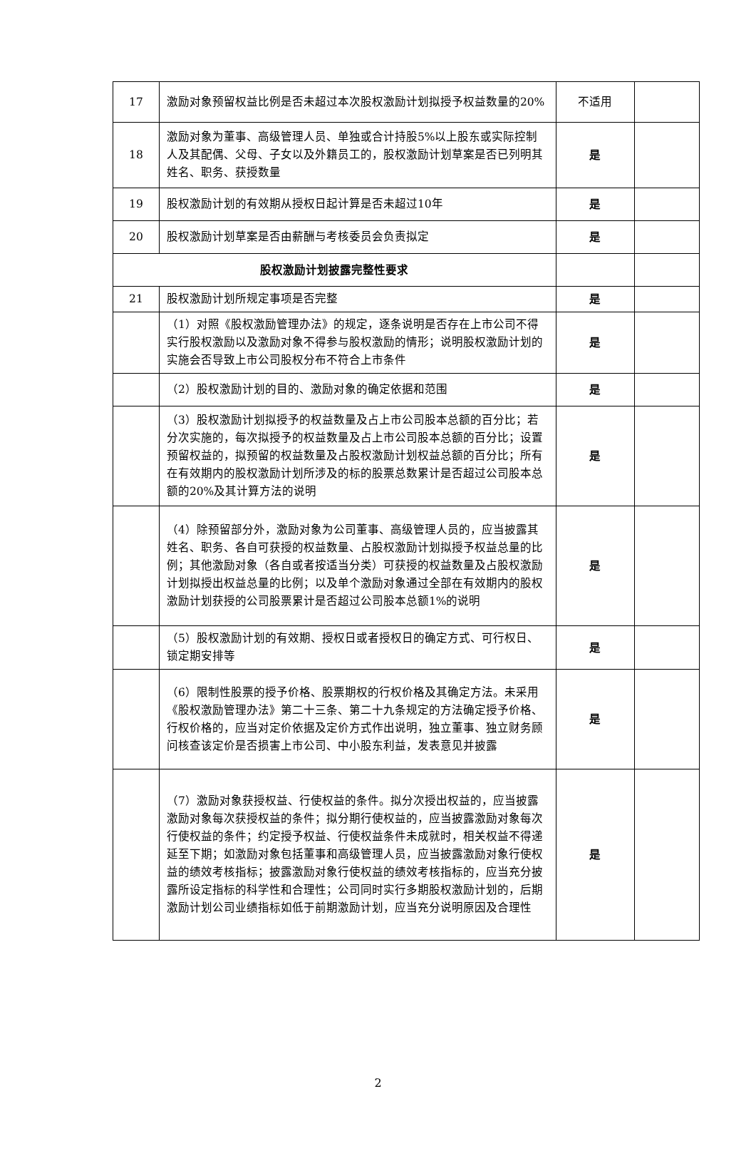| 17 | 激励对象预留权益比例是否未超过本次股权激励计划拟授予权益数量的20% | 不适用 | |
| 18 | 激励对象为董事、高级管理人员、单独或合计持股5%以上股东或实际控制人及其配偶、父母、子女以及外籍员工的，股权激励计划草案是否已列明其姓名、职务、获授数量 | 是 | |
| 19 | 股权激励计划的有效期从授权日起计算是否未超过10年 | 是 | |
| 20 | 股权激励计划草案是否由薪酬与考核委员会负责拟定 | 是 | |
| 股权激励计划披露完整性要求 | | | |
| 21 | 股权激励计划所规定事项是否完整 | 是 | |
| | （1）对照《股权激励管理办法》的规定，逐条说明是否存在上市公司不得实行股权激励以及激励对象不得参与股权激励的情形；说明股权激励计划的实施会否导致上市公司股权分布不符合上市条件 | 是 | |
| | （2）股权激励计划的目的、激励对象的确定依据和范围 | 是 | |
| | （3）股权激励计划拟授予的权益数量及占上市公司股本总额的百分比；若分次实施的，每次拟授予的权益数量及占上市公司股本总额的百分比；设置预留权益的，拟预留的权益数量及占股权激励计划权益总额的百分比；所有在有效期内的股权激励计划所涉及的标的股票总数累计是否超过公司股本总额的20%及其计算方法的说明 | 是 | |
| | （4）除预留部分外，激励对象为公司董事、高级管理人员的，应当披露其姓名、职务、各自可获授的权益数量、占股权激励计划拟授予权益总量的比例；其他激励对象（各自或者按适当分类）可获授的权益数量及占股权激励计划拟授出权益总量的比例；以及单个激励对象通过全部在有效期内的股权激励计划获授的公司股票累计是否超过公司股本总额1%的说明 | 是 | |
| | （5）股权激励计划的有效期、授权日或者授权日的确定方式、可行权日、锁定期安排等 | 是 | |
| | （6）限制性股票的授予价格、股票期权的行权价格及其确定方法。未采用《股权激励管理办法》第二十三条、第二十九条规定的方法确定授予价格、行权价格的，应当对定价依据及定价方式作出说明，独立董事、独立财务顾问核查该定价是否损害上市公司、中小股东利益，发表意见并披露 | 是 | |
| | （7）激励对象获授权益、行使权益的条件。拟分次授出权益的，应当披露激励对象每次获授权益的条件；拟分期行使权益的，应当披露激励对象每次行使权益的条件；约定授予权益、行使权益条件未成就时，相关权益不得递延至下期；如激励对象包括董事和高级管理人员，应当披露激励对象行使权益的绩效考核指标；披露激励对象行使权益的绩效考核指标的，应当充分披露所设定指标的科学性和合理性；公司同时实行多期股权激励计划的，后期激励计划公司业绩指标如低于前期激励计划，应当充分说明原因及合理性 | 是 | |
2